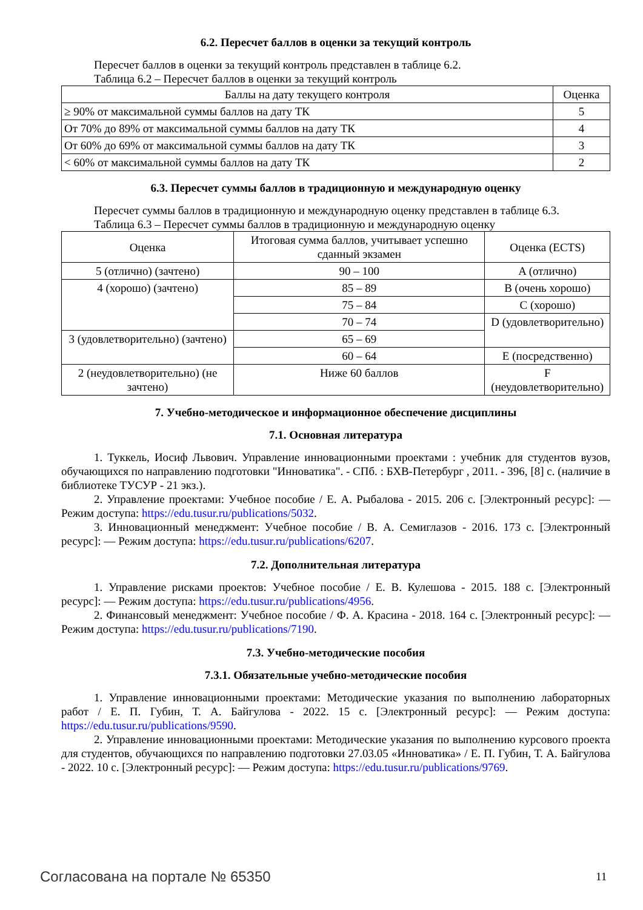6.2. Пересчет баллов в оценки за текущий контроль
Пересчет баллов в оценки за текущий контроль представлен в таблице 6.2.
Таблица 6.2 – Пересчет баллов в оценки за текущий контроль
| Баллы на дату текущего контроля | Оценка |
| ≥ 90% от максимальной суммы баллов на дату ТК | 5 |
| От 70% до 89% от максимальной суммы баллов на дату ТК | 4 |
| От 60% до 69% от максимальной суммы баллов на дату ТК | 3 |
| < 60% от максимальной суммы баллов на дату ТК | 2 |
6.3. Пересчет суммы баллов в традиционную и международную оценку
Пересчет суммы баллов в традиционную и международную оценку представлен в таблице 6.3.
Таблица 6.3 – Пересчет суммы баллов в традиционную и международную оценку
| Оценка | Итоговая сумма баллов, учитывает успешно сданный экзамен | Оценка (ECTS) |
| 5 (отлично) (зачтено) | 90 – 100 | A (отлично) |
| 4 (хорошо) (зачтено) | 85 – 89 | B (очень хорошо) |
| | 75 – 84 | C (хорошо) |
| | 70 – 74 | D (удовлетворительно) |
| 3 (удовлетворительно) (зачтено) | 65 – 69 | |
| | 60 – 64 | E (посредственно) |
| 2 (неудовлетворительно) (не зачтено) | Ниже 60 баллов | F (неудовлетворительно) |
7. Учебно-методическое и информационное обеспечение дисциплины
7.1. Основная литература
1. Туккель, Иосиф Львович. Управление инновационными проектами : учебник для студентов вузов, обучающихся по направлению подготовки "Инноватика". - СПб. : БХВ-Петербург , 2011. - 396, [8] с. (наличие в библиотеке ТУСУР - 21 экз.).
2. Управление проектами: Учебное пособие / Е. А. Рыбалова - 2015. 206 с. [Электронный ресурс]: — Режим доступа: https://edu.tusur.ru/publications/5032.
3. Инновационный менеджмент: Учебное пособие / В. А. Семиглазов - 2016. 173 с. [Электронный ресурс]: — Режим доступа: https://edu.tusur.ru/publications/6207.
7.2. Дополнительная литература
1. Управление рисками проектов: Учебное пособие / Е. В. Кулешова - 2015. 188 с. [Электронный ресурс]: — Режим доступа: https://edu.tusur.ru/publications/4956.
2. Финансовый менеджмент: Учебное пособие / Ф. А. Красина - 2018. 164 с. [Электронный ресурс]: — Режим доступа: https://edu.tusur.ru/publications/7190.
7.3. Учебно-методические пособия
7.3.1. Обязательные учебно-методические пособия
1. Управление инновационными проектами: Методические указания по выполнению лабораторных работ / Е. П. Губин, Т. А. Байгулова - 2022. 15 с. [Электронный ресурс]: — Режим доступа: https://edu.tusur.ru/publications/9590.
2. Управление инновационными проектами: Методические указания по выполнению курсового проекта для студентов, обучающихся по направлению подготовки 27.03.05 «Инноватика» / Е. П. Губин, Т. А. Байгулова - 2022. 10 с. [Электронный ресурс]: — Режим доступа: https://edu.tusur.ru/publications/9769.
Согласована на портале № 65350 11